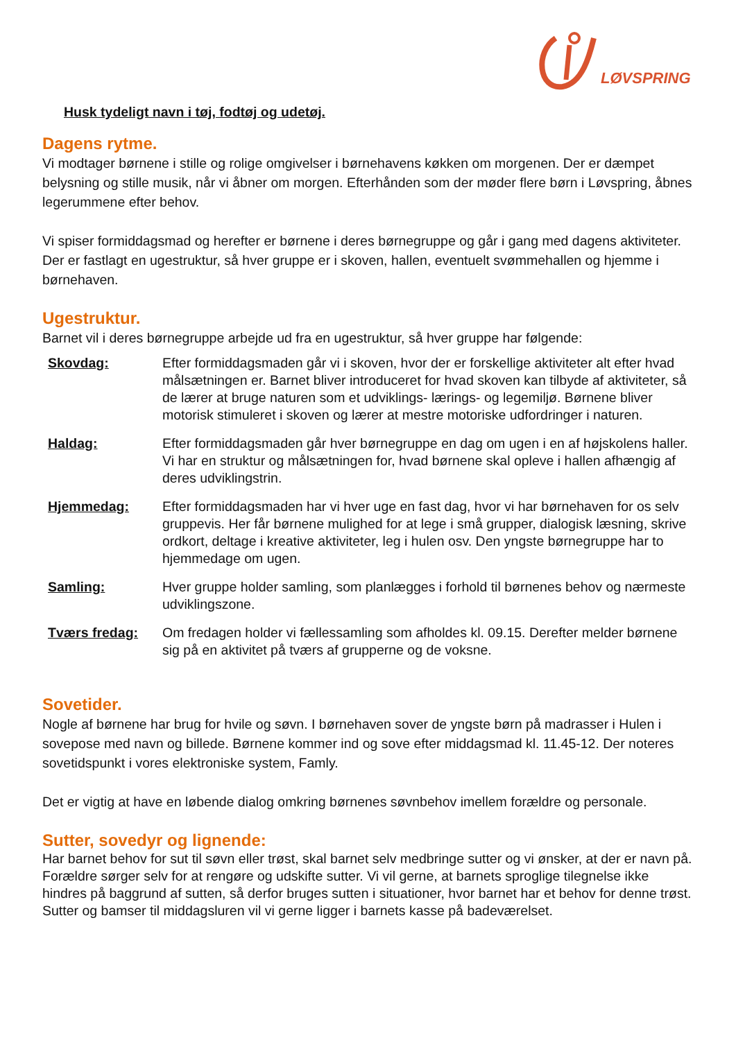LØVSPRING
Husk tydeligt navn i tøj, fodtøj og udetøj.
Dagens rytme.
Vi modtager børnene i stille og rolige omgivelser i børnehavens køkken om morgenen. Der er dæmpet belysning og stille musik, når vi åbner om morgen. Efterhånden som der møder flere børn i Løvspring, åbnes legerummene efter behov.
Vi spiser formiddagsmad og herefter er børnene i deres børnegruppe og går i gang med dagens aktiviteter. Der er fastlagt en ugestruktur, så hver gruppe er i skoven, hallen, eventuelt svømmehallen og hjemme i børnehaven.
Ugestruktur.
Barnet vil i deres børnegruppe arbejde ud fra en ugestruktur, så hver gruppe har følgende:
| Skovdag: | Efter formiddagsmaden går vi i skoven, hvor der er forskellige aktiviteter alt efter hvad målsætningen er. Barnet bliver introduceret for hvad skoven kan tilbyde af aktiviteter, så de lærer at bruge naturen som et udviklings- lærings- og legemiljø. Børnene bliver motorisk stimuleret i skoven og lærer at mestre motoriske udfordringer i naturen. |
| Haldag: | Efter formiddagsmaden går hver børnegruppe en dag om ugen i en af højskolens haller. Vi har en struktur og målsætningen for, hvad børnene skal opleve i hallen afhængig af deres udviklingstrin. |
| Hjemmedag: | Efter formiddagsmaden har vi hver uge en fast dag, hvor vi har børnehaven for os selv gruppevis. Her får børnene mulighed for at lege i små grupper, dialogisk læsning, skrive ordkort, deltage i kreative aktiviteter, leg i hulen osv. Den yngste børnegruppe har to hjemmedage om ugen. |
| Samling: | Hver gruppe holder samling, som planlægges i forhold til børnenes behov og nærmeste udviklingszone. |
| Tværs fredag: | Om fredagen holder vi fællessamling som afholdes kl. 09.15. Derefter melder børnene sig på en aktivitet på tværs af grupperne og de voksne. |
Sovetider.
Nogle af børnene har brug for hvile og søvn. I børnehaven sover de yngste børn på madrasser i Hulen i sovepose med navn og billede. Børnene kommer ind og sove efter middagsmad kl. 11.45-12. Der noteres sovetidspunkt i vores elektroniske system, Famly.
Det er vigtig at have en løbende dialog omkring børnenes søvnbehov imellem forældre og personale.
Sutter, sovedyr og lignende:
Har barnet behov for sut til søvn eller trøst, skal barnet selv medbringe sutter og vi ønsker, at der er navn på. Forældre sørger selv for at rengøre og udskifte sutter. Vi vil gerne, at barnets sproglige tilegnelse ikke hindres på baggrund af sutten, så derfor bruges sutten i situationer, hvor barnet har et behov for denne trøst. Sutter og bamser til middagsluren vil vi gerne ligger i barnets kasse på badeværelset.